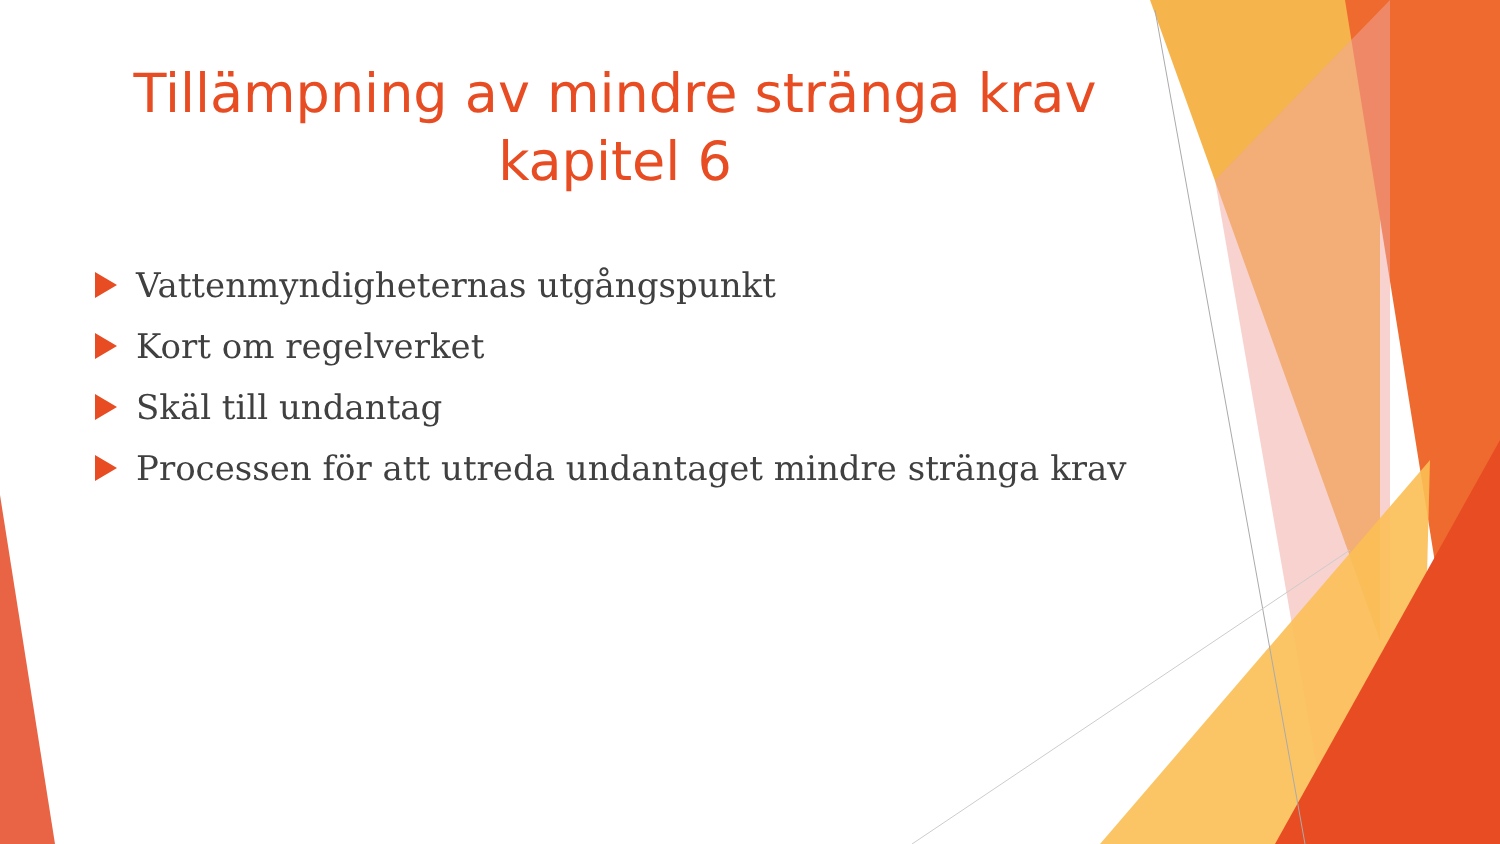Tillämpning av mindre stränga krav
kapitel 6
Vattenmyndigheternas utgångspunkt
Kort om regelverket
Skäl till undantag
Processen för att utreda undantaget mindre stränga krav